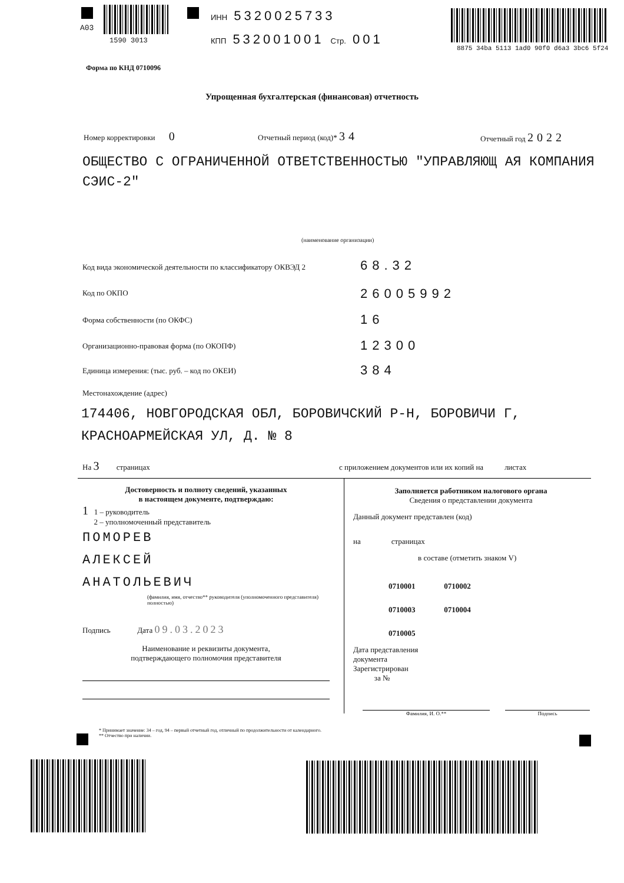A03
1590 3013
ИНН 5320025733
КПП 532001001 Стр. 001
8875 34ba 5113 1ad0 90f0 d6a3 3bc6 5f24
Форма по КНД 0710096
Упрощенная бухгалтерская (финансовая) отчетность
Номер корректировки 0 Отчетный период (код)* 34 Отчетный год 2022
ОБЩЕСТВО С ОГРАНИЧЕННОЙ ОТВЕТСТВЕННОСТЬЮ "УПРАВЛЯЮЩ АЯ КОМПАНИЯ СЭИС-2"
(наименование организации)
Код вида экономической деятельности по классификатору ОКВЭД 2
68.32
Код по ОКПО 26005992
Форма собственности (по ОКФС) 16
Организационно-правовая форма (по ОКОПФ)
12300
Единица измерения: (тыс. руб. – код по ОКЕИ)
384
Местонахождение (адрес)
174406, НОВГОРОДСКАЯ ОБЛ, БОРОВИЧСКИЙ Р-Н, БОРОВИЧИ Г, КРАСНОАРМЕЙСКАЯ УЛ, Д. № 8
На 3 страницах
с приложением документов или их копий на листах
Достоверность и полноту сведений, указанных
в настоящем документе, подтверждаю:
1 1 – руководитель
2 – уполномоченный представитель
ПОМОРЕВ
АЛЕКСЕЙ
АНАТОЛЬЕВИЧ
(фамилия, имя, отчество** руководителя (уполномоченного представителя) полностью)
Подпись Дата 09.03.2023
Наименование и реквизиты документа,
подтверждающего полномочия представителя
Заполняется работником налогового органа
Сведения о представлении документа
Данный документ представлен (код)
на страницах
в составе (отметить знаком V)
0710001 0710002
0710003 0710004
0710005
Дата представления
документа
Зарегистрирован
за №
Фамилия, И. О.** Подпись
* Принимает значение: 34 – год, 94 – первый отчетный год, отличный по продолжительности от календарного.
** Отчество при наличии.